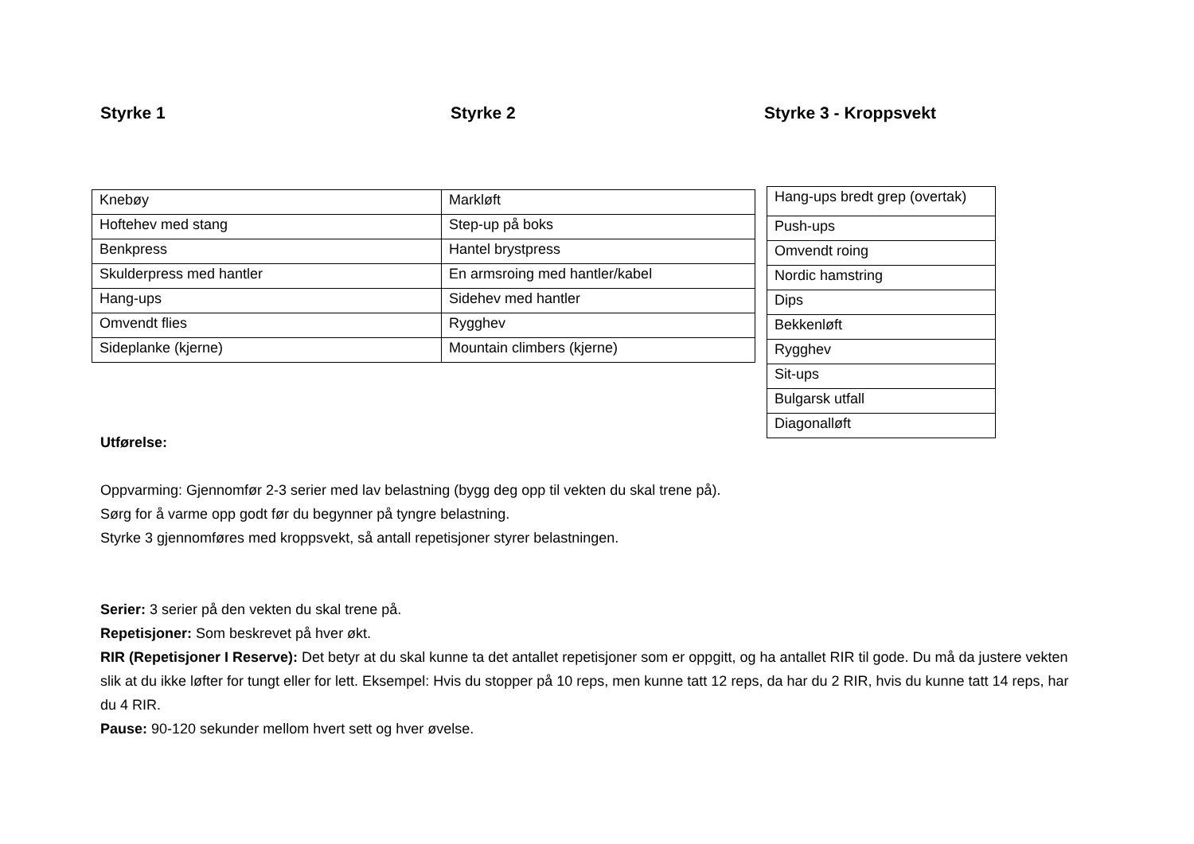Styrke 1 Styrke 2 Styrke 3 - Kroppsvekt
| Knebøy | Markløft |
| Hoftehev med stang | Step-up på boks |
| Benkpress | Hantel brystpress |
| Skulderpress med hantler | En armsroing med hantler/kabel |
| Hang-ups | Sidehev med hantler |
| Omvendt flies | Rygghev |
| Sideplanke (kjerne) | Mountain climbers (kjerne) |
| Hang-ups bredt grep (overtak) |
| Push-ups |
| Omvendt roing |
| Nordic hamstring |
| Dips |
| Bekkenløft |
| Rygghev |
| Sit-ups |
| Bulgarsk utfall |
| Diagonalløft |
Utførelse:
Oppvarming: Gjennomfør 2-3 serier med lav belastning (bygg deg opp til vekten du skal trene på).
Sørg for å varme opp godt før du begynner på tyngre belastning.
Styrke 3 gjennomføres med kroppsvekt, så antall repetisjoner styrer belastningen.
Serier: 3 serier på den vekten du skal trene på.
Repetisjoner: Som beskrevet på hver økt.
RIR (Repetisjoner I Reserve): Det betyr at du skal kunne ta det antallet repetisjoner som er oppgitt, og ha antallet RIR til gode. Du må da justere vekten slik at du ikke løfter for tungt eller for lett. Eksempel: Hvis du stopper på 10 reps, men kunne tatt 12 reps, da har du 2 RIR, hvis du kunne tatt 14 reps, har du 4 RIR.
Pause: 90-120 sekunder mellom hvert sett og hver øvelse.